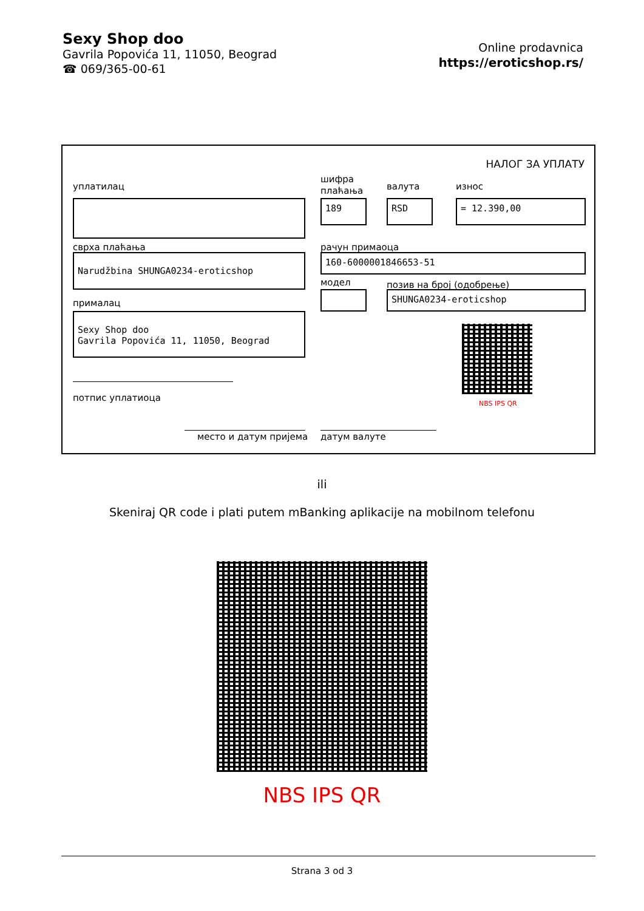Sexy Shop doo
Gavrila Popovića 11, 11050, Beograd
☎ 069/365-00-61
Online prodavnica
https://eroticshop.rs/
НАЛОГ ЗА УПЛАТУ
уплатилац
шифра
плаћања
валута износ
189 RSD = 12.390,00
сврха плаћања рачун примаоца
Narudžbina SHUNGA0234-eroticshop 160-6000001846653-51
модел позив на број (одобрење)
SHUNGA0234-eroticshop
прималац
Sexy Shop doo
Gavrila Popovića 11, 11050, Beograd
NBS IPS QR
потпис уплатиоца
место и датум пријема датум валуте
ili
Skeniraj QR code i plati putem mBanking aplikacije na mobilnom telefonu
NBS IPS QR
Strana 3 od 3